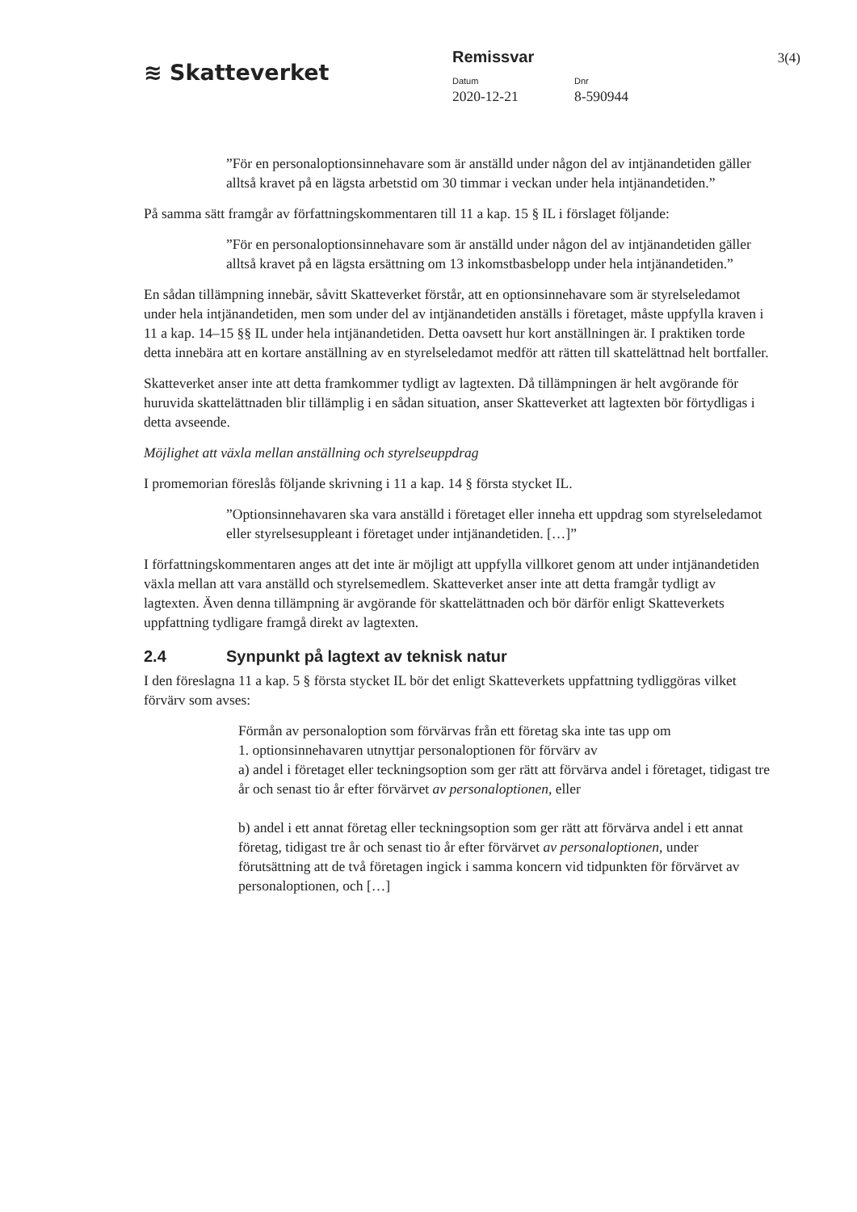≋ Skatteverket
Remissvar 3(4)
Datum
2020-12-21
Dnr
8-590944
”För en personaloptionsinnehavare som är anställd under någon del av intjänandetiden gäller alltså kravet på en lägsta arbetstid om 30 timmar i veckan under hela intjänandetiden.”
På samma sätt framgår av författningskommentaren till 11 a kap. 15 § IL i förslaget följande:
”För en personaloptionsinnehavare som är anställd under någon del av intjänandetiden gäller alltså kravet på en lägsta ersättning om 13 inkomstbasbelopp under hela intjänandetiden.”
En sådan tillämpning innebär, såvitt Skatteverket förstår, att en optionsinnehavare som är styrelseledamot under hela intjänandetiden, men som under del av intjänandetiden anställs i företaget, måste uppfylla kraven i 11 a kap. 14–15 §§ IL under hela intjänandetiden. Detta oavsett hur kort anställningen är. I praktiken torde detta innebära att en kortare anställning av en styrelseledamot medför att rätten till skattelättnad helt bortfaller.
Skatteverket anser inte att detta framkommer tydligt av lagtexten. Då tillämpningen är helt avgörande för huruvida skattelättnaden blir tillämplig i en sådan situation, anser Skatteverket att lagtexten bör förtydligas i detta avseende.
Möjlighet att växla mellan anställning och styrelseuppdrag
I promemorian föreslås följande skrivning i 11 a kap. 14 § första stycket IL.
”Optionsinnehavaren ska vara anställd i företaget eller inneha ett uppdrag som styrelseledamot eller styrelsesuppleant i företaget under intjänandetiden. […]”
I författningskommentaren anges att det inte är möjligt att uppfylla villkoret genom att under intjänandetiden växla mellan att vara anställd och styrelsemedlem. Skatteverket anser inte att detta framgår tydligt av lagtexten. Även denna tillämpning är avgörande för skattelättnaden och bör därför enligt Skatteverkets uppfattning tydligare framgå direkt av lagtexten.
2.4 Synpunkt på lagtext av teknisk natur
I den föreslagna 11 a kap. 5 § första stycket IL bör det enligt Skatteverkets uppfattning tydliggöras vilket förvärv som avses:
Förmån av personaloption som förvärvas från ett företag ska inte tas upp om
1. optionsinnehavaren utnyttjar personaloptionen för förvärv av
a) andel i företaget eller teckningsoption som ger rätt att förvärva andel i företaget, tidigast tre år och senast tio år efter förvärvet av personaloptionen, eller
b) andel i ett annat företag eller teckningsoption som ger rätt att förvärva andel i ett annat företag, tidigast tre år och senast tio år efter förvärvet av personaloptionen, under förutsättning att de två företagen ingick i samma koncern vid tidpunkten för förvärvet av personaloptionen, och […]